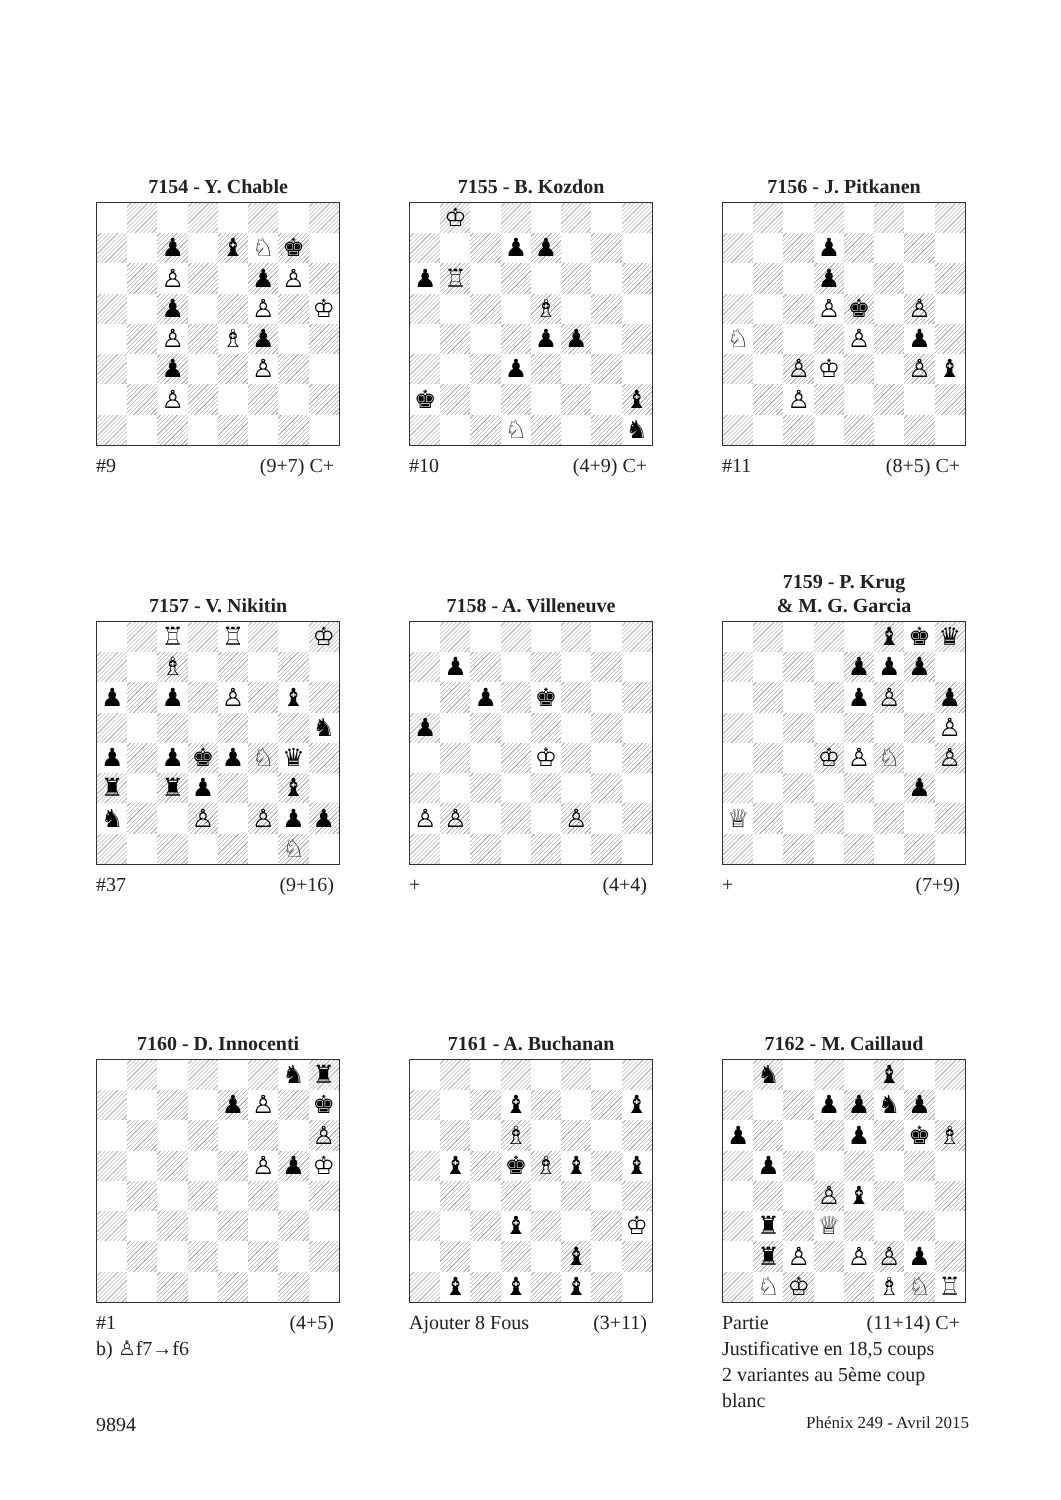7154 - Y. Chable
| | | ♟ | | ♝ | ♘ | ♚ | |
| | | ♙ | | | ♟ | ♙ | |
| | | ♟ | | | ♙ | | ♔ |
| | | ♙ | | ♗ | ♟ | | |
| | | ♟ | | | ♙ | | |
| | | ♙ | | | | | |
#9 (9+7) C+
7155 - B. Kozdon
| | ♔ | | | | | | |
| | | | ♟ | ♟ | | | |
| ♟ | ♖ | | | | | | |
| | | | | ♗ | | | |
| | | | | ♟ | ♟ | | |
| | | | ♟ | | | | |
| ♚ | | | | | | | ♝ |
| | | | ♘ | | | | ♞ |
#10 (4+9) C+
7156 - J. Pitkanen
| | | | ♟ | | | | |
| | | | ♟ | | | | |
| | | | ♙ | ♚ | | ♙ | |
| ♘ | | | | ♙ | | ♟ | |
| | | ♙ | ♔ | | | ♙ | ♝ |
| | | ♙ | | | | | |
#11 (8+5) C+
7157 - V. Nikitin
| | | ♖ | | ♖ | | | ♔ |
| | | ♗ | | | | | |
| ♟ | | ♟ | | ♙ | | ♝ | |
| | | | | | | | ♞ |
| ♟ | | ♟ | ♚ | ♟ | ♘ | ♛ | |
| ♜ | | ♜ | ♟ | | | ♝ | |
| ♞ | | | ♙ | | ♙ | ♟ | ♟ |
| | | | | | | ♘ | |
#37 (9+16)
7158 - A. Villeneuve
| | ♟ | | | | | | |
| | | ♟ | | ♚ | | | |
| ♟ | | | | | | | |
| | | | | ♔ | | | |
| ♙ | ♙ | | | | ♙ | | |
+ (4+4)
7159 - P. Krug
& M. G. Garcia
| | | | | | ♝ | ♚ | ♛ |
| | | | | ♟ | ♟ | ♟ | |
| | | | | ♟ | ♙ | | ♟ |
| | | | | | | | ♙ |
| | | | ♔ | ♙ | ♘ | | ♙ |
| | | | | | | ♟ | |
| ♕ | | | | | | | |
+ (7+9)
7160 - D. Innocenti
| | | | | | | ♞ | ♜ |
| | | | | ♟ | ♙ | | ♚ |
| | | | | | | | ♙ |
| | | | | | ♙ | ♟ | ♔ |
#1 (4+5)
b) ♙f7→f6
7161 - A. Buchanan
| | | | ♝ | | | | ♝ |
| | | | ♗ | | | | |
| | ♝ | | ♚ | ♗ | ♝ | | ♝ |
| | | | ♝ | | | | ♔ |
| | | | | | ♝ | | |
| | ♝ | | ♝ | | ♝ | | |
Ajouter 8 Fous (3+11)
7162 - M. Caillaud
| | ♞ | | | | ♝ | | |
| | | | ♟ | ♟ | ♞ | ♟ | |
| ♟ | | | | ♟ | | ♚ | ♗ |
| | ♟ | | | | | | |
| | | | ♙ | ♝ | | | |
| | ♜ | | ♕ | | | | |
| | ♜ | ♙ | | ♙ | ♙ | ♟ | |
| | ♘ | ♔ | | | ♗ | ♘ | ♖ |
Partie (11+14) C+
Justificative en 18,5 coups
2 variantes au 5ème coup blanc
9894 Phénix 249 - Avril 2015